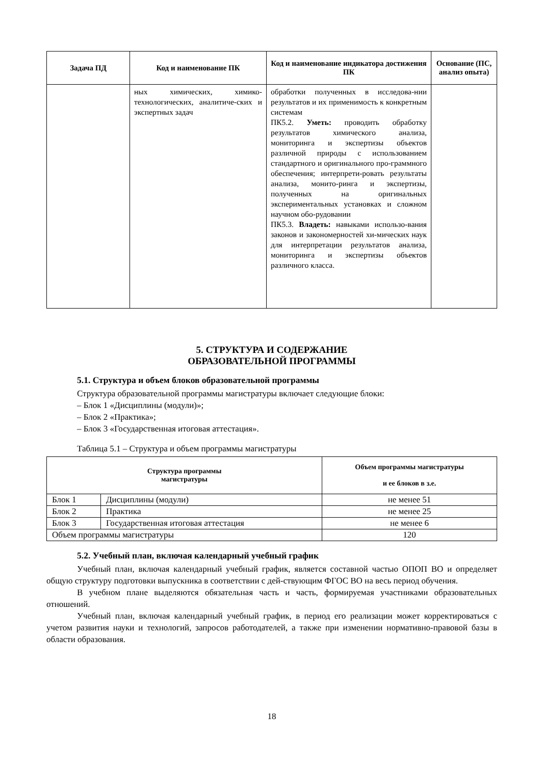| Задача ПД | Код и наименование ПК | Код и наименование индикатора достижения ПК | Основание (ПС, анализ опыта) |
| --- | --- | --- | --- |
| | ных химических, химико-технологических, аналитиче-ских и экспертных задач | обработки полученных в исследова-нии результатов и их применимость к конкретным системам ПК5.2. Уметь: проводить обработку результатов химического анализа, мониторинга и экспертизы объектов различной природы с использованием стандартного и оригинального про-граммного обеспечения; интерпрети-ровать результаты анализа, монито-ринга и экспертизы, полученных на оригинальных экспериментальных установках и сложном научном обо-рудовании ПК5.3. Владеть: навыками использо-вания законов и закономерностей хи-мических наук для интерпретации результатов анализа, мониторинга и экспертизы объектов различного класса. | |
5. СТРУКТУРА И СОДЕРЖАНИЕ
ОБРАЗОВАТЕЛЬНОЙ ПРОГРАММЫ
5.1. Структура и объем блоков образовательной программы
Структура образовательной программы магистратуры включает следующие блоки:
– Блок 1 «Дисциплины (модули)»;
– Блок 2 «Практика»;
– Блок 3 «Государственная итоговая аттестация».
Таблица 5.1 – Структура и объем программы магистратуры
| Структура программы магистратуры | | Объем программы магистратуры и ее блоков в з.е. |
| --- | --- | --- |
| Блок 1 | Дисциплины (модули) | не менее 51 |
| Блок 2 | Практика | не менее 25 |
| Блок 3 | Государственная итоговая аттестация | не менее 6 |
| Объем программы магистратуры | | 120 |
5.2. Учебный план, включая календарный учебный график
Учебный план, включая календарный учебный график, является составной частью ОПОП ВО и определяет общую структуру подготовки выпускника в соответствии с дей-ствующим ФГОС ВО на весь период обучения.
В учебном плане выделяются обязательная часть и часть, формируемая участниками образовательных отношений.
Учебный план, включая календарный учебный график, в период его реализации может корректироваться с учетом развития науки и технологий, запросов работодателей, а также при изменении нормативно-правовой базы в области образования.
18